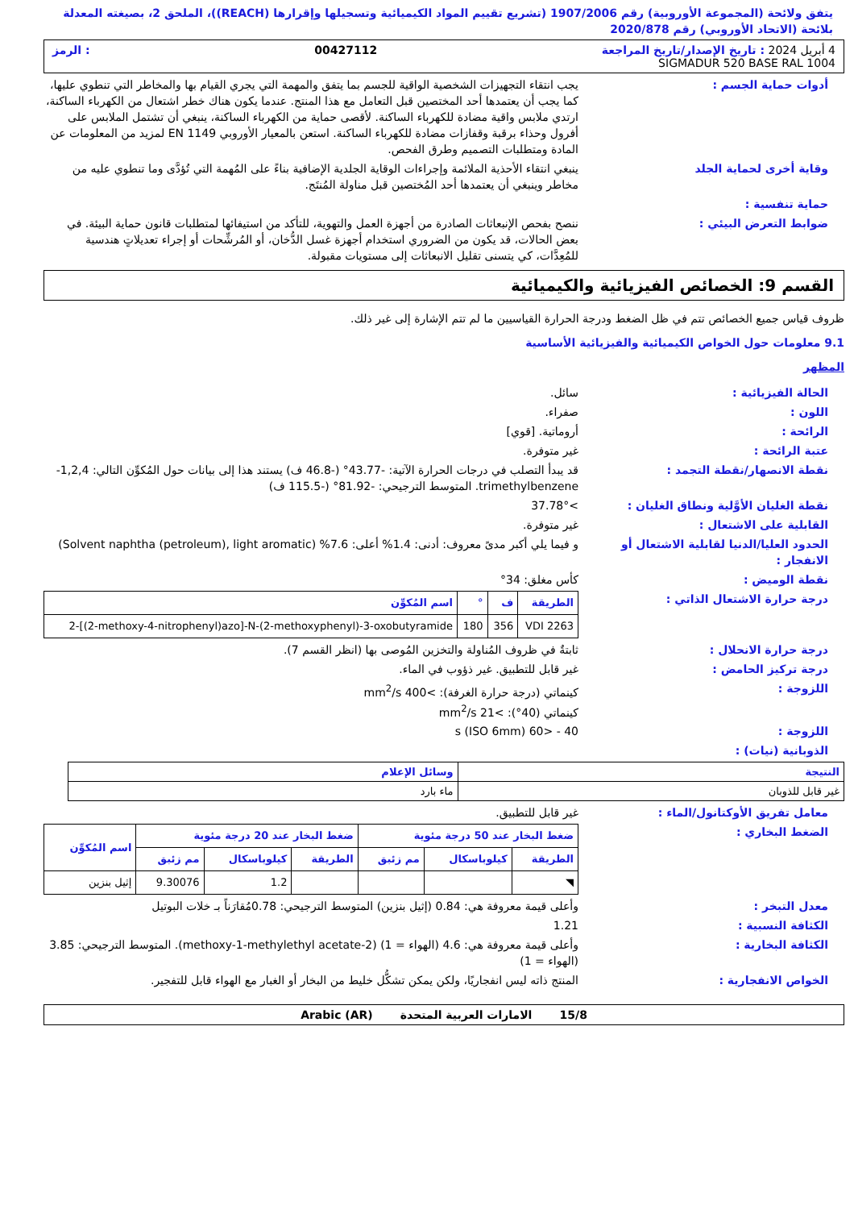يتفق ولائحة (المجموعة الأوروبية) رقم 1907/2006 (تشريع تقييم المواد الكيميائية وتسجيلها وإقرارها (REACH))، الملحق 2، بصيغته المعدلة بلائحة (الاتحاد الأوروبي) رقم 2020/878
4 أبريل 2024 : تاريخ الإصدار/تاريخ المراجعة 00427112: الرمز
SIGMADUR 520 BASE RAL 1004
أدوات حماية الجسم : يجب انتقاء التجهيزات الشخصية الواقية للجسم بما يتفق والمهمة التي يجري القيام بها والمخاطر التي تنطوي عليها، كما يجب أن يعتمدها أحد المختصين قبل التعامل مع هذا المنتج. عندما يكون هناك خطر اشتعال من الكهرباء الساكنة، ارتدي ملابس واقية مضادة للكهرباء الساكنة. لأقصى حماية من الكهرباء الساكنة، ينبغي أن تشتمل الملابس على أفرول وحذاء برقبة وقفازات مضادة للكهرباء الساكنة. استعن بالمعيار الأوروبي EN 1149 لمزيد من المعلومات عن المادة ومتطلبات التصميم وطرق الفحص.
وقاية أخرى لحماية الجلد ينبغي انتقاء الأحذية الملائمة وإجراءات الوقاية الجلدية الإضافية بناءً على المُهمة التي تُؤدَّى وما تنطوي عليه من مخاطر وينبغي أن يعتمدها أحد المُختصين قبل مناولة المُنتَج.
حماية تنفسية :
ضوابط التعرض البيئي : ننصح بفحص الإنبعاثات الصادرة من أجهزة العمل والتهوية، للتأكد من استيفائها لمتطلبات قانون حماية البيئة. في بعض الحالات، قد يكون من الضروري استخدام أجهزة غسل الدُّخان، أو المُرشِّحات أو إجراء تعديلاتٍ هندسية للمُعِدَّات، كي يتسنى تقليل الانبعاثات إلى مستويات مقبولة.
القسم 9: الخصائص الفيزيائية والكيميائية
ظروف قياس جميع الخصائص تتم في ظل الضغط ودرجة الحرارة القياسيين ما لم تتم الإشارة إلى غير ذلك.
9.1 معلومات حول الخواص الكيميائية والفيزيائية الأساسية
المظهر
الحالة الفيزيائية : سائل.
اللون : صفراء.
الرائحة : أروماتية. [قوي]
عتبة الرائحة : غير متوفرة.
نقطة الانصهار/نقطة التجمد : قد يبدأ التصلب في درجات الحرارة الآتية: -43.77° (-46.8 ف) يستند هذا إلى بيانات حول المُكوِّن التالي: 1,2,4-trimethylbenzene. المتوسط الترجيحي: -81.92° (-115.5 ف)
نقطة الغليان الأوَّلية ونطاق الغليان :
>37.78°
القابلية على الاشتعال : غير متوفرة.
الحدود العليا/الدنيا لقابلية الاشتعال أو الانفجار :
و فيما يلي أكبر مدىً معروف: أدنى: 1.4% أعلى: 7.6% (Solvent naphtha (petroleum), light aromatic)
نقطة الوميض : كأس مغلق: 34°
درجة حرارة الاشتعال الذاتي :
| الطريقة | ف | ° | اسم المُكوِّن |
| --- | --- | --- | --- |
| VDI 2263 | 356 | 180 | 2-[(2-methoxy-4-nitrophenyl)azo]-N-(2-methoxyphenyl)-3-oxobutyramide |
درجة حرارة الانحلال : ثابتةٌ في ظروف المُناولة والتخزين المُوصى بها (انظر القسم 7).
درجة تركيز الحامض : غير قابل للتطبيق. غير ذؤوب في الماء.
اللزوجة : كينماتي (درجة حرارة الغرفة): >400 mm<sup>2</sup>/s
كينماتي (40°): >21 mm<sup>2</sup>/s
اللزوجة : 40 - <60 s (ISO 6mm)
الذوبانية (نيات) :
| النتيجة | وسائل الإعلام |
| --- | --- |
| غير قابل للذوبان | ماء بارد |
معامل تفريق الأوكتانول/الماء : غير قابل للتطبيق.
الضغط البخاري :
| ضغط البخار عند 50 درجة مئوية | | | ضغط البخار عند 20 درجة مئوية | | | اسم المُكوِّن |
| --- | --- | --- | --- | --- | --- | --- |
| الطريقة | كيلوباسكال | مم زئبق | الطريقة | كيلوباسكال | مم زئبق | |
| ◥ | | | | 1.2 | 9.30076 | إثيل بنزين |
معدل التبخر : وأعلى قيمة معروفة هي: 0.84 (إثيل بنزين) المتوسط الترجيحي: 0.78مُقارَناً بـ خلات البوتيل
الكثافة النسبية : 1.21
الكثافة البخارية : وأعلى قيمة معروفة هي: 4.6 (الهواء = 1) (2-methoxy-1-methylethyl acetate). المتوسط الترجيحي: 3.85 (الهواء = 1)
الخواص الانفجارية : المنتج ذاته ليس انفجاريًا، ولكن يمكن تشكُّل خليط من البخار أو الغبار مع الهواء قابل للتفجير.
15/8 الامارات العربية المتحدة Arabic (AR)